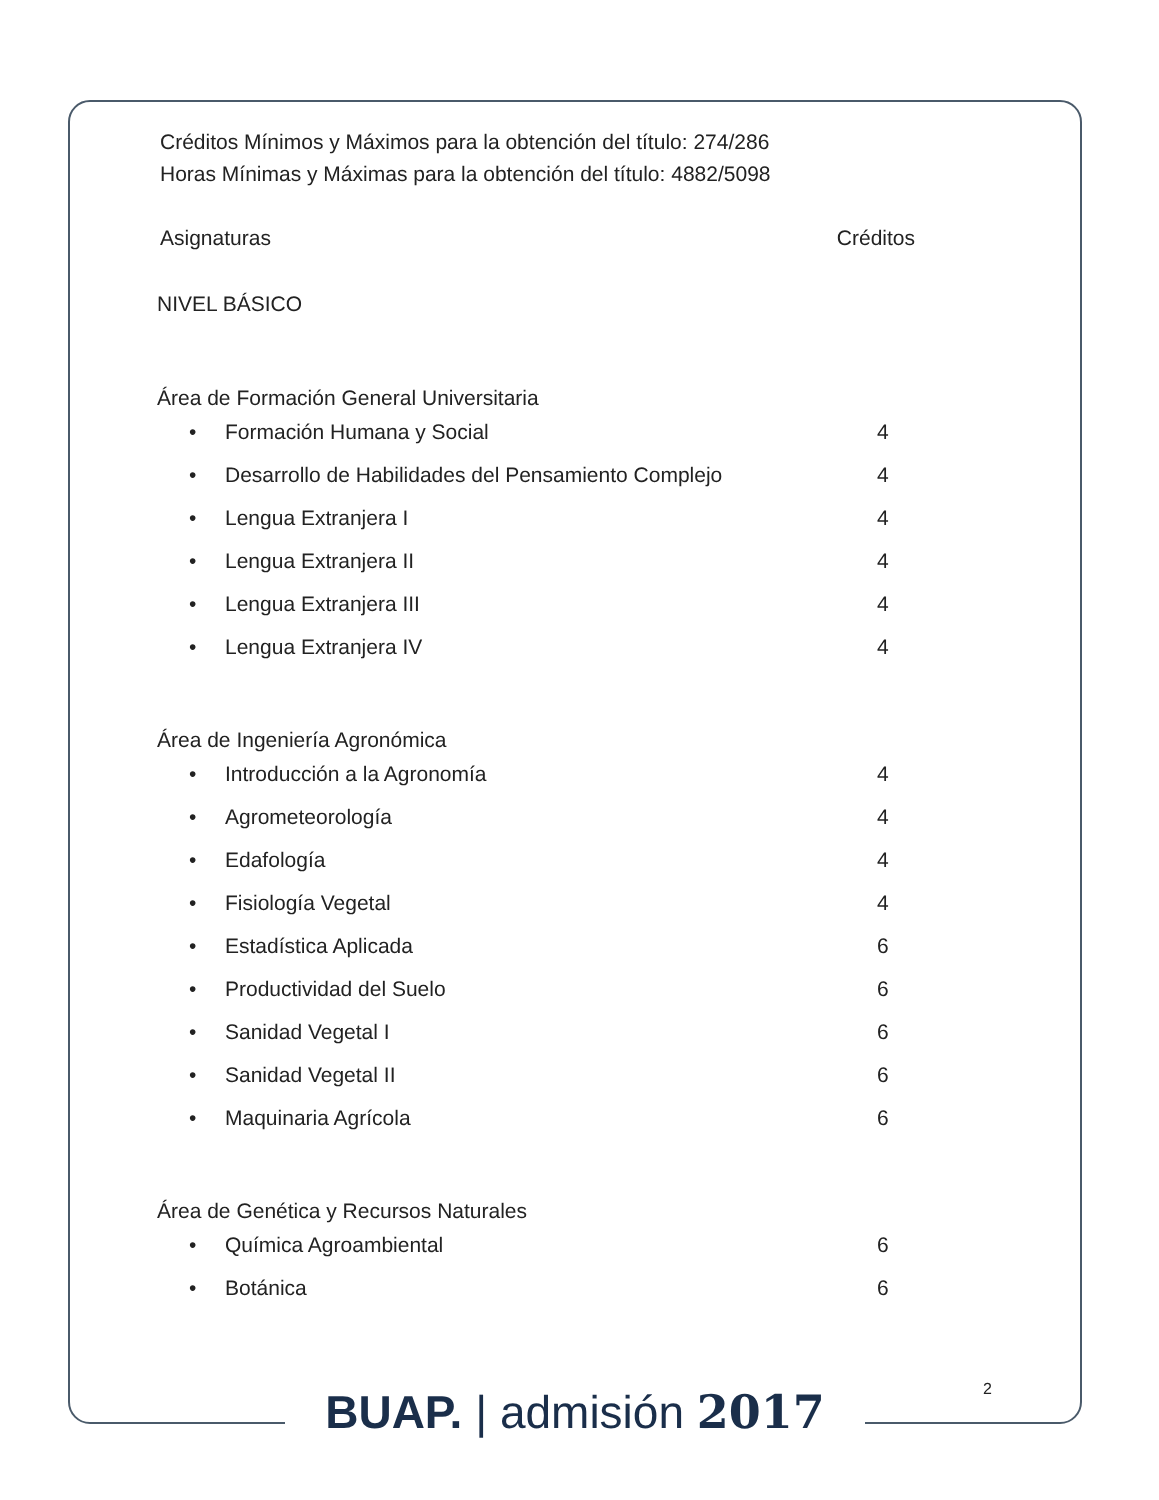Créditos Mínimos y Máximos para la obtención del título: 274/286
Horas Mínimas y Máximas para la obtención del título: 4882/5098
Asignaturas Créditos
NIVEL BÁSICO
Área de Formación General Universitaria
• Formación Humana y Social 4
• Desarrollo de Habilidades del Pensamiento Complejo 4
• Lengua Extranjera I 4
• Lengua Extranjera II 4
• Lengua Extranjera III 4
• Lengua Extranjera IV 4
Área de Ingeniería Agronómica
• Introducción a la Agronomía 4
• Agrometeorología 4
• Edafología 4
• Fisiología Vegetal 4
• Estadística Aplicada 6
• Productividad del Suelo 6
• Sanidad Vegetal I 6
• Sanidad Vegetal II 6
• Maquinaria Agrícola 6
Área de Genética y Recursos Naturales
• Química Agroambiental 6
• Botánica 6
2
BUAP. | admisión 2017